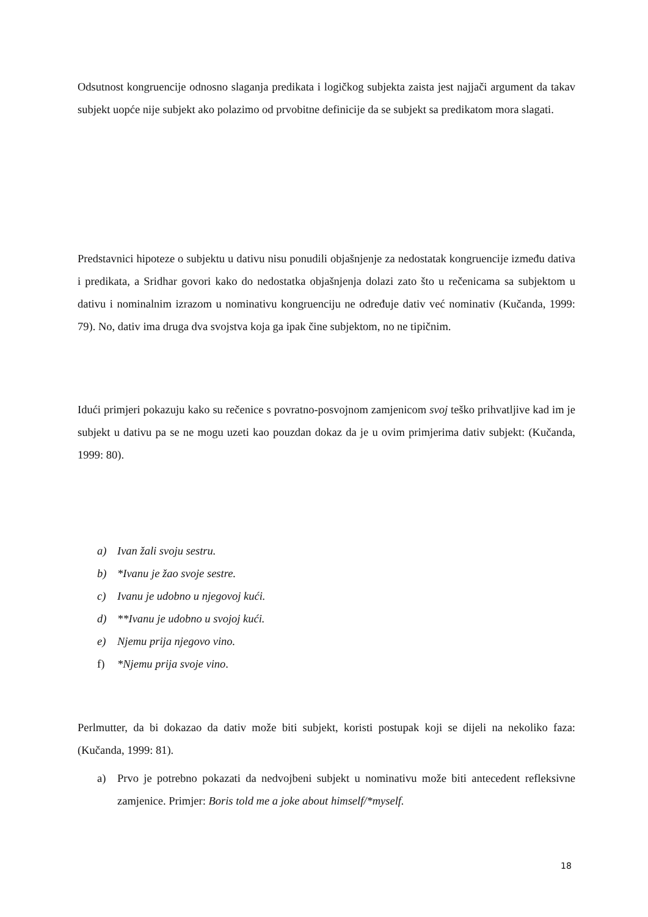Odsutnost kongruencije odnosno slaganja predikata i logičkog subjekta zaista jest najjači argument da takav subjekt uopće nije subjekt ako polazimo od prvobitne definicije da se subjekt sa predikatom mora slagati.
Predstavnici hipoteze o subjektu u dativu nisu ponudili objašnjenje za nedostatak kongruencije između dativa i predikata, a Sridhar govori kako do nedostatka objašnjenja dolazi zato što u rečenicama sa subjektom u dativu i nominalnim izrazom u nominativu kongruenciju ne određuje dativ već nominativ (Kučanda, 1999: 79). No, dativ ima druga dva svojstva koja ga ipak čine subjektom, no ne tipičnim.
Idući primjeri pokazuju kako su rečenice s povratno-posvojnom zamjenicom svoj teško prihvatljive kad im je subjekt u dativu pa se ne mogu uzeti kao pouzdan dokaz da je u ovim primjerima dativ subjekt: (Kučanda, 1999: 80).
a) Ivan žali svoju sestru.
b) *Ivanu je žao svoje sestre.
c) Ivanu je udobno u njegovoj kući.
d) **Ivanu je udobno u svojoj kući.
e) Njemu prija njegovo vino.
f) *Njemu prija svoje vino.
Perlmutter, da bi dokazao da dativ može biti subjekt, koristi postupak koji se dijeli na nekoliko faza: (Kučanda, 1999: 81).
a)
Prvo je potrebno pokazati da nedvojbeni subjekt u nominativu može biti antecedent refleksivne zamjenice. Primjer: Boris told me a joke about himself/*myself.
18